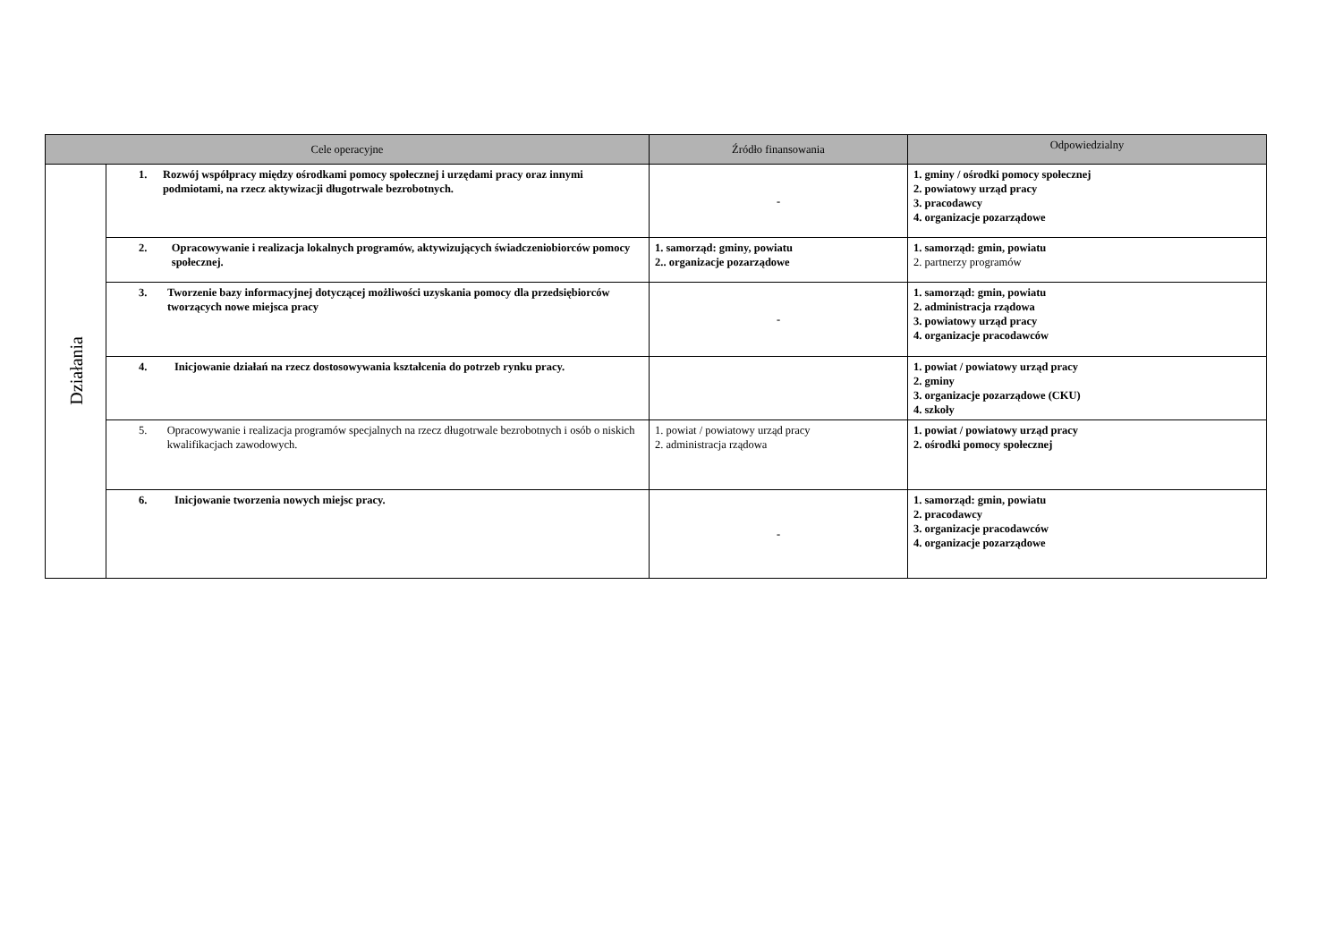| Cele operacyjne | | Źródło finansowania | Odpowiedzialny |
| --- | --- | --- | --- |
| Działania | 1. Rozwój współpracy między ośrodkami pomocy społecznej i urzędami pracy oraz innymi podmiotami, na rzecz aktywizacji długotrwale bezrobotnych. | - | 1. gminy / ośrodki pomocy społecznej 2. powiatowy urząd pracy 3. pracodawcy 4. organizacje pozarządowe |
| | 2. Opracowywanie i realizacja lokalnych programów, aktywizujących świadczeniobiorców pomocy społecznej. | 1. samorząd: gminy, powiatu 2.. organizacje pozarządowe | 1. samorząd: gmin, powiatu 2. partnerzy programów |
| | 3. Tworzenie bazy informacyjnej dotyczącej możliwości uzyskania pomocy dla przedsiębiorców tworzących nowe miejsca pracy | - | 1. samorząd: gmin, powiatu 2. administracja rządowa 3. powiatowy urząd pracy 4. organizacje pracodawców |
| | 4. Inicjowanie działań na rzecz dostosowywania kształcenia do potrzeb rynku pracy. | | 1. powiat / powiatowy urząd pracy 2. gminy 3. organizacje pozarządowe (CKU) 4. szkoły |
| | 5. Opracowywanie i realizacja programów specjalnych na rzecz długotrwale bezrobotnych i osób o niskich kwalifikacjach zawodowych. | 1. powiat / powiatowy urząd pracy 2. administracja rządowa | 1. powiat / powiatowy urząd pracy 2. ośrodki pomocy społecznej |
| | 6. Inicjowanie tworzenia nowych miejsc pracy. | - | 1. samorząd: gmin, powiatu 2. pracodawcy 3. organizacje pracodawców 4. organizacje pozarządowe |